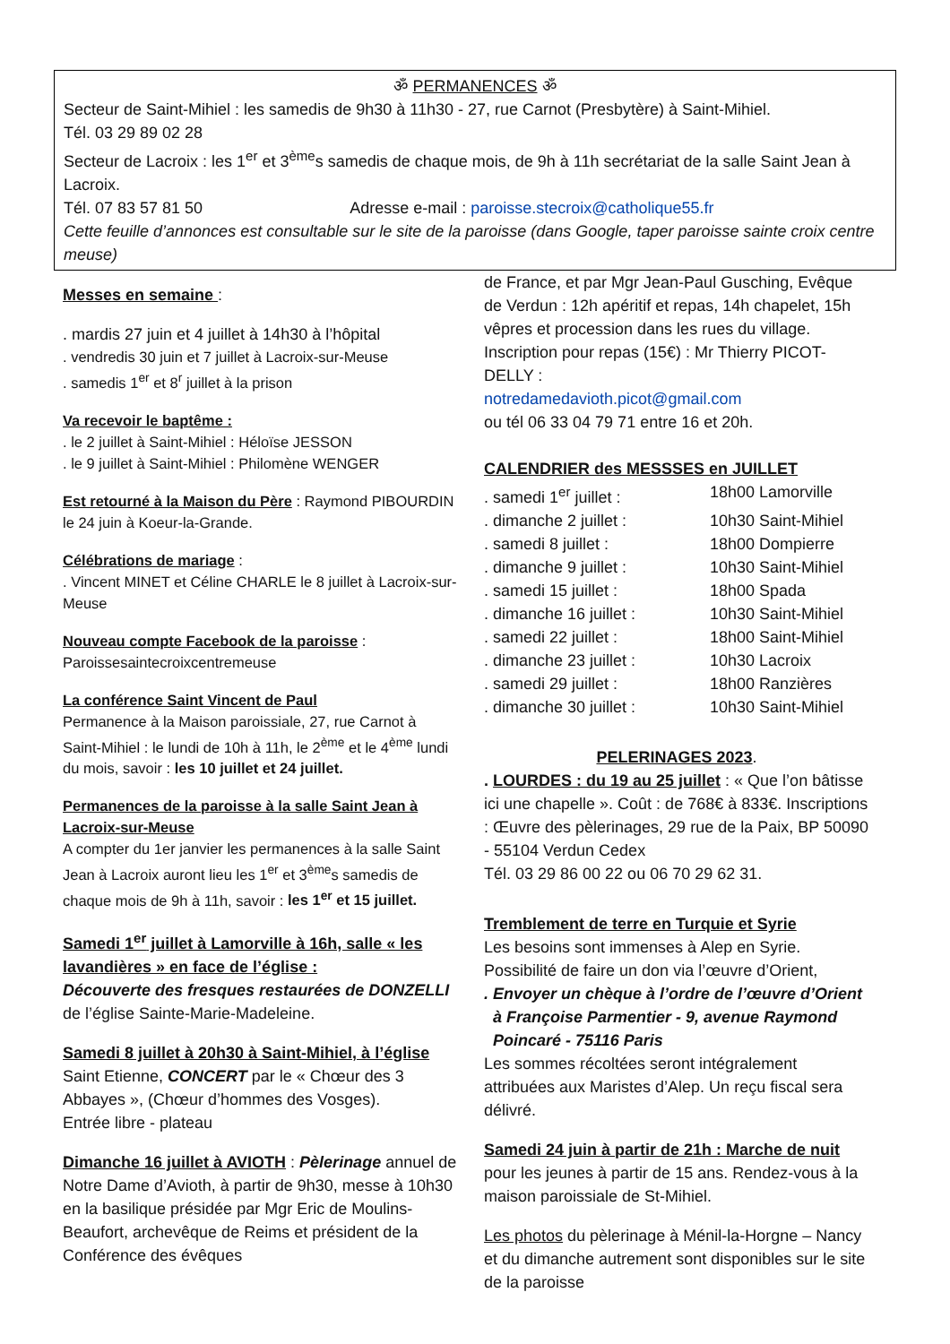ॐ PERMANENCES ॐ
Secteur de Saint-Mihiel : les samedis de 9h30 à 11h30 - 27, rue Carnot (Presbytère) à Saint-Mihiel.
Tél. 03 29 89 02 28
Secteur de Lacroix : les 1<sup>er</sup> et 3<sup>ème</sup>s samedis de chaque mois, de 9h à 11h secrétariat de la salle Saint Jean à Lacroix.
Tél. 07 83 57 81 50 Adresse e-mail : paroisse.stecroix@catholique55.fr
Cette feuille d’annonces est consultable sur le site de la paroisse (dans Google, taper paroisse sainte croix centre meuse)
Messes en semaine :
. mardis 27 juin et 4 juillet à 14h30 à l’hôpital
. vendredis 30 juin et 7 juillet à Lacroix-sur-Meuse
. samedis 1<sup>er</sup> et 8<sup>r</sup> juillet à la prison
Va recevoir le baptême :
. le 2 juillet à Saint-Mihiel : Héloïse JESSON
. le 9 juillet à Saint-Mihiel : Philomène WENGER
Est retourné à la Maison du Père : Raymond PIBOURDIN le 24 juin à Koeur-la-Grande.
Célébrations de mariage :
. Vincent MINET et Céline CHARLE le 8 juillet à Lacroix-sur-Meuse
Nouveau compte Facebook de la paroisse :
Paroissesaintecroixcentremeuse
La conférence Saint Vincent de Paul
Permanence à la Maison paroissiale, 27, rue Carnot à Saint-Mihiel : le lundi de 10h à 11h, le 2<sup>ème</sup> et le 4<sup>ème</sup> lundi du mois, savoir : les 10 juillet et 24 juillet.
Permanences de la paroisse à la salle Saint Jean à Lacroix-sur-Meuse
A compter du 1er janvier les permanences à la salle Saint Jean à Lacroix auront lieu les 1<sup>er</sup> et 3<sup>ème</sup>s samedis de chaque mois de 9h à 11h, savoir : les 1<sup>er</sup> et 15 juillet.
Samedi 1<sup>er</sup> juillet à Lamorville à 16h, salle « les lavandières » en face de l’église :
Découverte des fresques restaurées de DONZELLI de l’église Sainte-Marie-Madeleine.
Samedi 8 juillet à 20h30 à Saint-Mihiel, à l’église Saint Etienne, CONCERT par le « Chœur des 3 Abbayes », (Chœur d’hommes des Vosges).
Entrée libre - plateau
Dimanche 16 juillet à AVIOTH : Pèlerinage annuel de Notre Dame d’Avioth, à partir de 9h30, messe à 10h30 en la basilique présidée par Mgr Eric de Moulins-Beaufort, archevêque de Reims et président de la Conférence des évêques
de France, et par Mgr Jean-Paul Gusching, Evêque de Verdun : 12h apéritif et repas, 14h chapelet, 15h vêpres et procession dans les rues du village. Inscription pour repas (15€) : Mr Thierry PICOT-DELLY :
notredamedavioth.picot@gmail.com
ou tél 06 33 04 79 71 entre 16 et 20h.
CALENDRIER des MESSSES en JUILLET
. samedi 1<sup>er</sup> juillet : 18h00 Lamorville
. dimanche 2 juillet : 10h30 Saint-Mihiel
. samedi 8 juillet : 18h00 Dompierre
. dimanche 9 juillet : 10h30 Saint-Mihiel
. samedi 15 juillet : 18h00 Spada
. dimanche 16 juillet : 10h30 Saint-Mihiel
. samedi 22 juillet : 18h00 Saint-Mihiel
. dimanche 23 juillet : 10h30 Lacroix
. samedi 29 juillet : 18h00 Ranzières
. dimanche 30 juillet : 10h30 Saint-Mihiel
PELERINAGES 2023.. LOURDES : du 19 au 25 juillet : « Que l’on bâtisse ici une chapelle ». Coût : de 768€ à 833€. Inscriptions : Œuvre des pèlerinages, 29 rue de la Paix, BP 50090 - 55104 Verdun Cedex
Tél. 03 29 86 00 22 ou 06 70 29 62 31.
Tremblement de terre en Turquie et Syrie
Les besoins sont immenses à Alep en Syrie. Possibilité de faire un don via l’œuvre d’Orient,
. Envoyer un chèque à l’ordre de l’œuvre d’Orient
à Françoise Parmentier - 9, avenue Raymond Poincaré - 75116 Paris
Les sommes récoltées seront intégralement attribuées aux Maristes d’Alep. Un reçu fiscal sera délivré.
Samedi 24 juin à partir de 21h : Marche de nuit pour les jeunes à partir de 15 ans. Rendez-vous à la maison paroissiale de St-Mihiel.
Les photos du pèlerinage à Ménil-la-Horgne – Nancy et du dimanche autrement sont disponibles sur le site de la paroisse